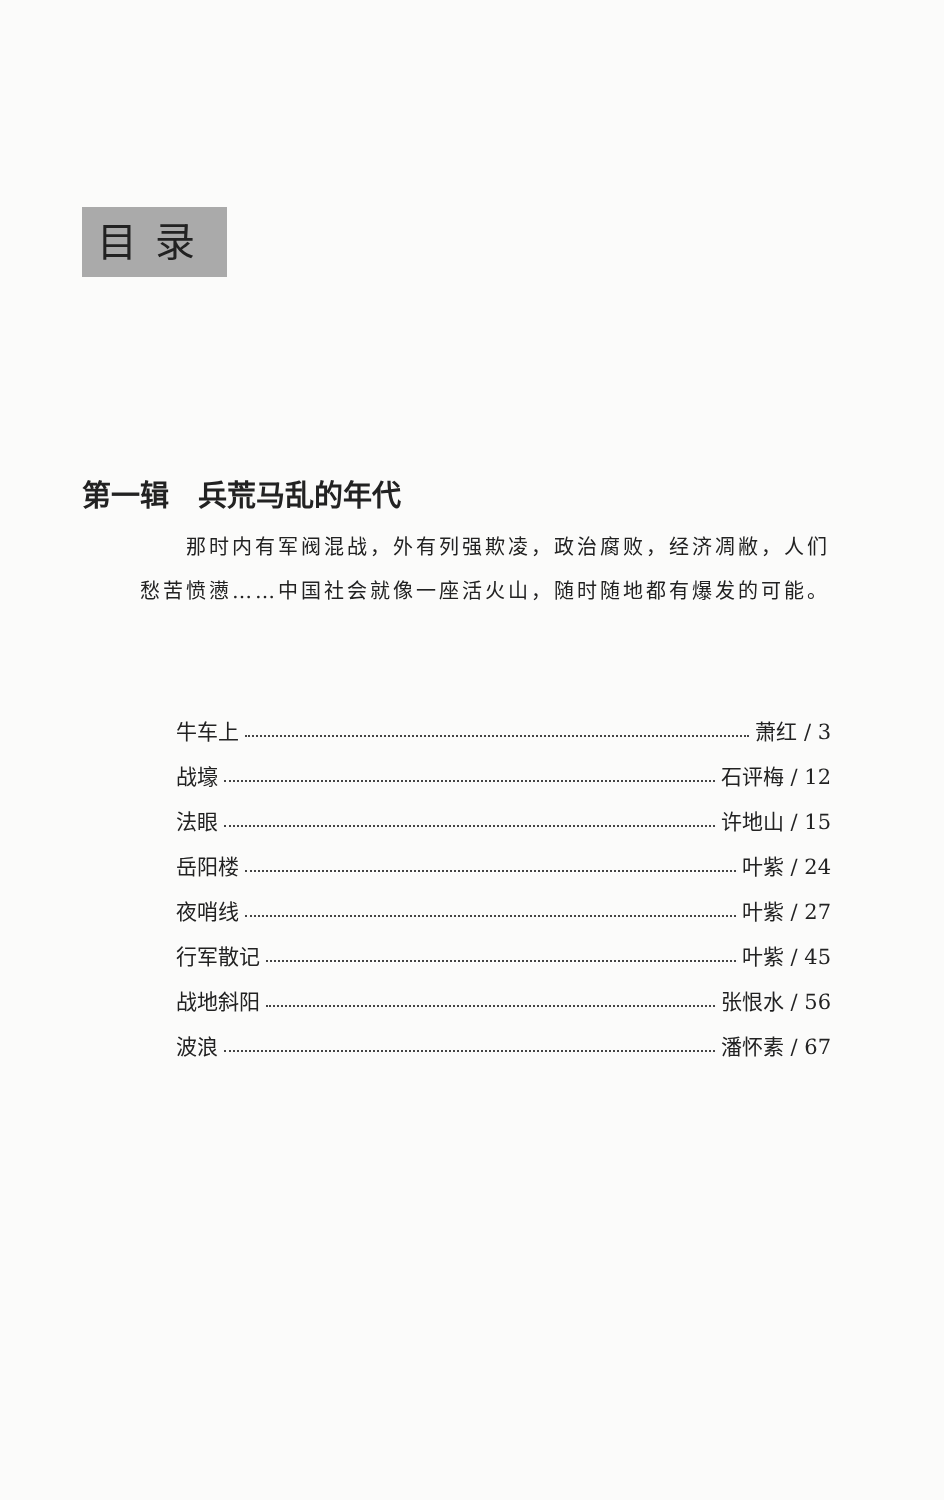目录
第一辑　兵荒马乱的年代
　　那时内有军阀混战，外有列强欺凌，政治腐败，经济凋敝，人们愁苦愤懑……中国社会就像一座活火山，随时随地都有爆发的可能。
牛车上 萧红 / 3
战壕 石评梅 / 12
法眼 许地山 / 15
岳阳楼 叶紫 / 24
夜哨线 叶紫 / 27
行军散记 叶紫 / 45
战地斜阳 张恨水 / 56
波浪 潘怀素 / 67